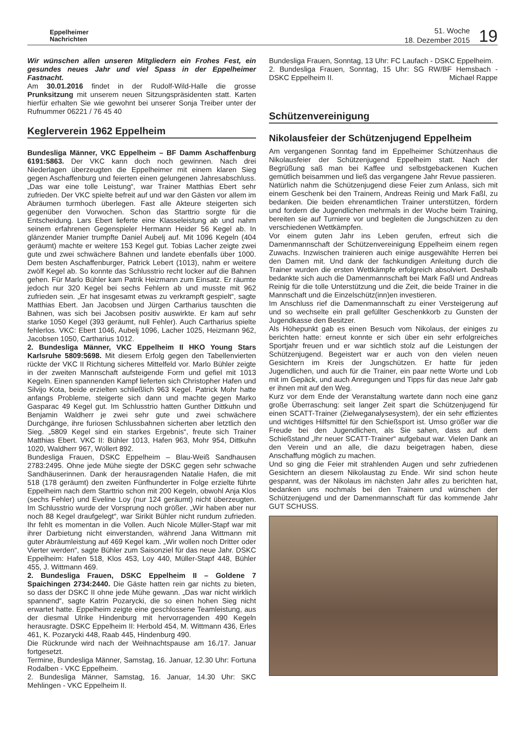Eppelheimer
Nachrichten
51. Woche
18. Dezember 2015
19
Wir wünschen allen unseren Mitgliedern ein Frohes Fest, ein gesundes neues Jahr und viel Spass in der Eppelheimer Fastnacht.
Am 30.01.2016 findet in der Rudolf-Wild-Halle die grosse Prunksitzung mit unserem neuen Sitzungspräsidenten statt. Karten hierfür erhalten Sie wie gewohnt bei unserer Sonja Treiber unter der Rufnummer 06221 / 76 45 40
Keglerverein 1962 Eppelheim
Bundesliga Männer, VKC Eppelheim – BF Damm Aschaffenburg 6191:5863. Der VKC kann doch noch gewinnen. Nach drei Niederlagen überzeugten die Eppelheimer mit einem klaren Sieg gegen Aschaffenburg und feierten einen gelungenen Jahresabschluss. „Das war eine tolle Leistung“, war Trainer Matthias Ebert sehr zufrieden. Der VKC spielte befreit auf und war den Gästen vor allem im Abräumen turmhoch überlegen. Fast alle Akteure steigerten sich gegenüber den Vorwochen. Schon das Starttrio sorgte für die Entscheidung. Lars Ebert lieferte eine Klasseleistung ab und nahm seinem erfahrenen Gegenspieler Hermann Heider 56 Kegel ab. In glänzender Manier trumpfte Daniel Aubelj auf. Mit 1096 Kegeln (404 geräumt) machte er weitere 153 Kegel gut. Tobias Lacher zeigte zwei gute und zwei schwächere Bahnen und landete ebenfalls über 1000. Dem besten Aschaffenburger, Patrick Lebert (1013), nahm er weitere zwölf Kegel ab. So konnte das Schlusstrio recht locker auf die Bahnen gehen. Für Marlo Bühler kam Patrik Heizmann zum Einsatz. Er räumte jedoch nur 320 Kegel bei sechs Fehlern ab und musste mit 962 zufrieden sein. „Er hat insgesamt etwas zu verkrampft gespielt“, sagte Matthias Ebert. Jan Jacobsen und Jürgen Cartharius tauschten die Bahnen, was sich bei Jacobsen positiv auswirkte. Er kam auf sehr starke 1050 Kegel (393 geräumt, null Fehler). Auch Cartharius spielte fehlerlos. VKC: Ebert 1046, Aubelj 1096, Lacher 1025, Heizmann 962, Jacobsen 1050, Cartharius 1012.
2. Bundesliga Männer, VKC Eppelheim II HKO Young Stars Karlsruhe 5809:5698. Mit diesem Erfolg gegen den Tabellenvierten rückte der VKC II Richtung sicheres Mittelfeld vor. Marlo Bühler zeigte in der zweiten Mannschaft aufsteigende Form und gefiel mit 1013 Kegeln. Einen spannenden Kampf lieferten sich Christopher Hafen und Silvijo Kota, beide erzielten schließlich 963 Kegel. Patrick Mohr hatte anfangs Probleme, steigerte sich dann und machte gegen Marko Gasparac 49 Kegel gut. Im Schlusstrio hatten Gunther Dittkuhn und Benjamin Waldherr je zwei sehr gute und zwei schwächere Durchgänge, ihre furiosen Schlussbahnen sicherten aber letztlich den Sieg. „5809 Kegel sind ein starkes Ergebnis“, freute sich Trainer Matthias Ebert. VKC II: Bühler 1013, Hafen 963, Mohr 954, Dittkuhn 1020, Waldherr 967, Wöllert 892.
Bundesliga Frauen, DSKC Eppelheim – Blau-Weiß Sandhausen 2783:2495. Ohne jede Mühe siegte der DSKC gegen sehr schwache Sandhäuserinnen. Dank der herausragenden Natalie Hafen, die mit 518 (178 geräumt) den zweiten Fünfhunderter in Folge erzielte führte Eppelheim nach dem Starttrio schon mit 200 Kegeln, obwohl Anja Klos (sechs Fehler) und Eveline Loy (nur 124 geräumt) nicht überzeugten. Im Schlusstrio wurde der Vorsprung noch größer. „Wir haben aber nur noch 88 Kegel draufgelegt“, war Sirikit Bühler nicht rundum zufrieden. Ihr fehlt es momentan in die Vollen. Auch Nicole Müller-Stapf war mit ihrer Darbietung nicht einverstanden, während Jana Wittmann mit guter Abräumleistung auf 469 Kegel kam. „Wir wollen noch Dritter oder Vierter werden“, sagte Bühler zum Saisonziel für das neue Jahr. DSKC Eppelheim: Hafen 518, Klos 453, Loy 440, Müller-Stapf 448, Bühler 455, J. Wittmann 469.
2. Bundesliga Frauen, DSKC Eppelheim II – Goldene 7 Spaichingen 2734:2440. Die Gäste hatten rein gar nichts zu bieten, so dass der DSKC II ohne jede Mühe gewann. „Das war nicht wirklich spannend“, sagte Katrin Pozarycki, die so einen hohen Sieg nicht erwartet hatte. Eppelheim zeigte eine geschlossene Teamleistung, aus der diesmal Ulrike Hindenburg mit hervorragenden 490 Kegeln herausragte. DSKC Eppelheim II: Herbold 454, M. Wittmann 436, Erles 461, K. Pozarycki 448, Raab 445, Hindenburg 490.
Die Rückrunde wird nach der Weihnachtspause am 16./17. Januar fortgesetzt.
Termine, Bundesliga Männer, Samstag, 16. Januar, 12.30 Uhr: Fortuna Rodalben - VKC Eppelheim.
2. Bundesliga Männer, Samstag, 16. Januar, 14.30 Uhr: SKC Mehlingen - VKC Eppelheim II.
Bundesliga Frauen, Sonntag, 13 Uhr: FC Laufach - DSKC Eppelheim.
2. Bundesliga Frauen, Sonntag, 15 Uhr: SG RW/BF Hemsbach - DSKC Eppelheim II. Michael Rappe
Schützenvereinigung
Nikolausfeier der Schützenjugend Eppelheim
Am vergangenen Sonntag fand im Eppelheimer Schützenhaus die Nikolausfeier der Schützenjugend Eppelheim statt. Nach der Begrüßung saß man bei Kaffee und selbstgebackenen Kuchen gemütlich beisammen und ließ das vergangene Jahr Revue passieren.
Natürlich nahm die Schützenjugend diese Feier zum Anlass, sich mit einem Geschenk bei den Trainern, Andreas Reinig und Mark Faßl, zu bedanken. Die beiden ehrenamtlichen Trainer unterstützen, fördern und fordern die Jugendlichen mehrmals in der Woche beim Training, bereiten sie auf Turniere vor und begleiten die Jungschützen zu den verschiedenen Wettkämpfen.
Vor einem guten Jahr ins Leben gerufen, erfreut sich die Damenmannschaft der Schützenvereinigung Eppelheim einem regen Zuwachs. Inzwischen trainieren auch einige ausgewählte Herren bei den Damen mit. Und dank der fachkundigen Anleitung durch die Trainer wurden die ersten Wettkämpfe erfolgreich absolviert. Deshalb bedankte sich auch die Damenmannschaft bei Mark Faßl und Andreas Reinig für die tolle Unterstützung und die Zeit, die beide Trainer in die Mannschaft und die Einzelschütz(inn)en investieren.
Im Anschluss rief die Damenmannschaft zu einer Versteigerung auf und so wechselte ein prall gefüllter Geschenkkorb zu Gunsten der Jugendkasse den Besitzer.
Als Höhepunkt gab es einen Besuch vom Nikolaus, der einiges zu berichten hatte: erneut konnte er sich über ein sehr erfolgreiches Sportjahr freuen und er war sichtlich stolz auf die Leistungen der Schützenjugend. Begeistert war er auch von den vielen neuen Gesichtern im Kreis der Jungschützen. Er hatte für jeden Jugendlichen, und auch für die Trainer, ein paar nette Worte und Lob mit im Gepäck, und auch Anregungen und Tipps für das neue Jahr gab er ihnen mit auf den Weg.
Kurz vor dem Ende der Veranstaltung wartete dann noch eine ganz große Überraschung: seit langer Zeit spart die Schützenjugend für einen SCATT-Trainer (Zielweganalysesystem), der ein sehr effizientes und wichtiges Hilfsmittel für den Schießsport ist. Umso größer war die Freude bei den Jugendlichen, als Sie sahen, dass auf dem Schießstand „Ihr neuer SCATT-Trainer“ aufgebaut war. Vielen Dank an den Verein und an alle, die dazu beigetragen haben, diese Anschaffung möglich zu machen.
Und so ging die Feier mit strahlenden Augen und sehr zufriedenen Gesichtern an diesem Nikolaustag zu Ende. Wir sind schon heute gespannt, was der Nikolaus im nächsten Jahr alles zu berichten hat, bedanken uns nochmals bei den Trainern und wünschen der Schützenjugend und der Damenmannschaft für das kommende Jahr GUT SCHUSS.